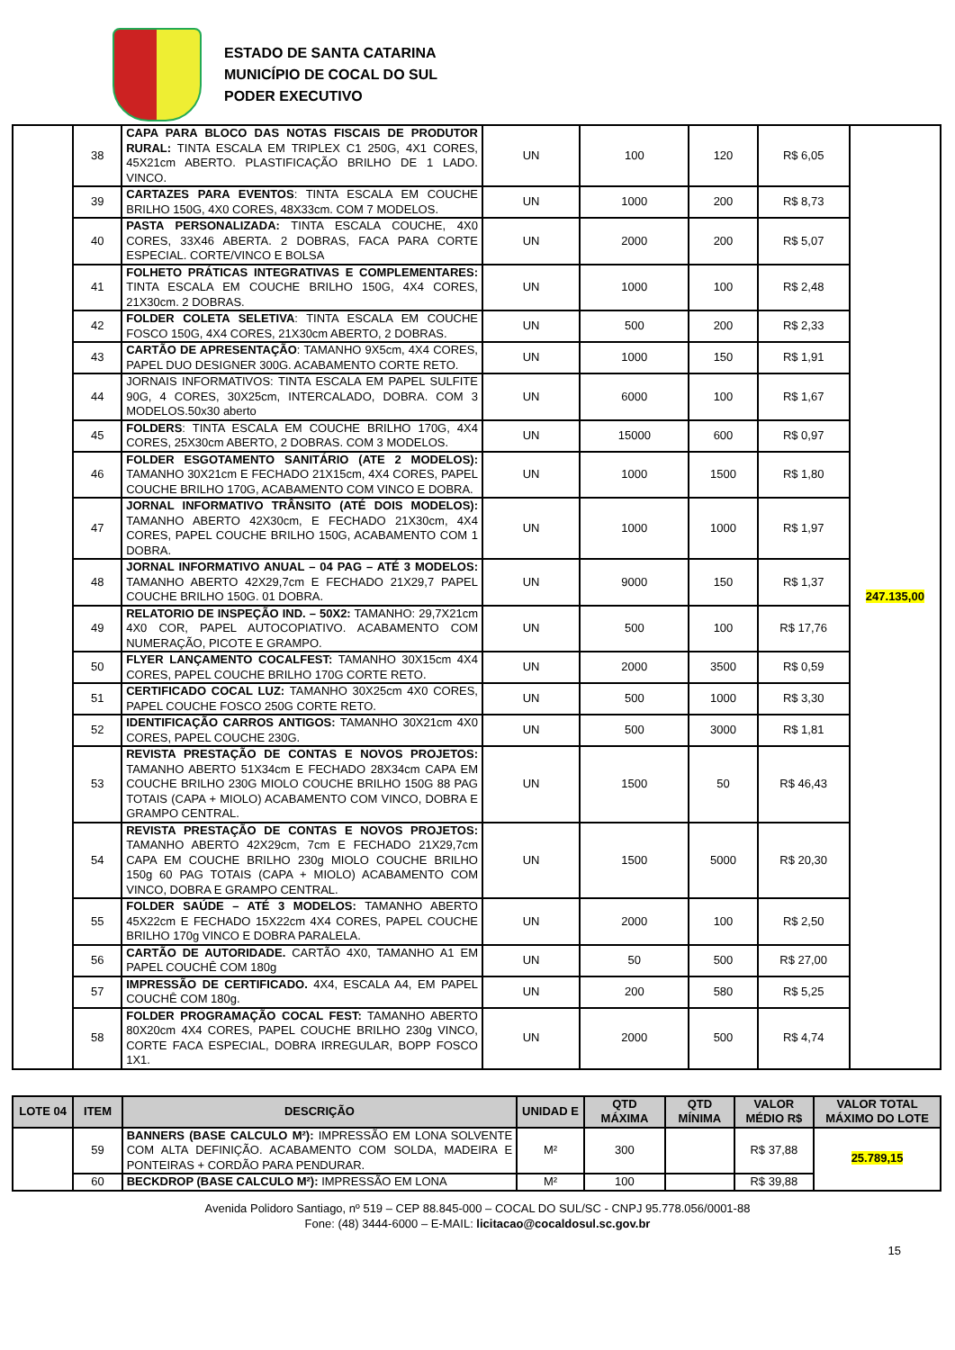ESTADO DE SANTA CATARINA
MUNICÍPIO DE COCAL DO SUL
PODER EXECUTIVO
| | 38 | CAPA PARA BLOCO DAS NOTAS FISCAIS DE PRODUTOR RURAL: TINTA ESCALA EM TRIPLEX C1 250G, 4X1 CORES, 45X21cm ABERTO. PLASTIFICAÇÃO BRILHO DE 1 LADO. VINCO. | UN | 100 | 120 | R$ 6,05 | 247.135,00 |
| | 39 | CARTAZES PARA EVENTOS : TINTA ESCALA EM COUCHE BRILHO 150G, 4X0 CORES, 48X33cm. COM 7 MODELOS. | UN | 1000 | 200 | R$ 8,73 | |
| | 40 | PASTA PERSONALIZADA: TINTA ESCALA COUCHE, 4X0 CORES, 33X46 ABERTA. 2 DOBRAS, FACA PARA CORTE ESPECIAL. CORTE/VINCO E BOLSA | UN | 2000 | 200 | R$ 5,07 | |
| | 41 | FOLHETO PRÁTICAS INTEGRATIVAS E COMPLEMENTARES: TINTA ESCALA EM COUCHE BRILHO 150G, 4X4 CORES, 21X30cm. 2 DOBRAS. | UN | 1000 | 100 | R$ 2,48 | |
| | 42 | FOLDER COLETA SELETIVA : TINTA ESCALA EM COUCHE FOSCO 150G, 4X4 CORES, 21X30cm ABERTO, 2 DOBRAS. | UN | 500 | 200 | R$ 2,33 | |
| | 43 | CARTÃO DE APRESENTAÇÃO : TAMANHO 9X5cm, 4X4 CORES, PAPEL DUO DESIGNER 300G. ACABAMENTO CORTE RETO. | UN | 1000 | 150 | R$ 1,91 | |
| | 44 | JORNAIS INFORMATIVOS: TINTA ESCALA EM PAPEL SULFITE 90G, 4 CORES, 30X25cm, INTERCALADO, DOBRA. COM 3 MODELOS.50x30 aberto | UN | 6000 | 100 | R$ 1,67 | |
| | 45 | FOLDERS : TINTA ESCALA EM COUCHE BRILHO 170G, 4X4 CORES, 25X30cm ABERTO, 2 DOBRAS. COM 3 MODELOS. | UN | 15000 | 600 | R$ 0,97 | |
| | 46 | FOLDER ESGOTAMENTO SANITÁRIO (ATE 2 MODELOS): TAMANHO 30X21cm E FECHADO 21X15cm, 4X4 CORES, PAPEL COUCHE BRILHO 170G, ACABAMENTO COM VINCO E DOBRA. | UN | 1000 | 1500 | R$ 1,80 | |
| | 47 | JORNAL INFORMATIVO TRÂNSITO (ATÉ DOIS MODELOS): TAMANHO ABERTO 42X30cm, E FECHADO 21X30cm, 4X4 CORES, PAPEL COUCHE BRILHO 150G, ACABAMENTO COM 1 DOBRA. | UN | 1000 | 1000 | R$ 1,97 | |
| | 48 | JORNAL INFORMATIVO ANUAL – 04 PAG – ATÉ 3 MODELOS: TAMANHO ABERTO 42X29,7cm E FECHADO 21X29,7 PAPEL COUCHE BRILHO 150G. 01 DOBRA. | UN | 9000 | 150 | R$ 1,37 | |
| | 49 | RELATORIO DE INSPEÇÃO IND. – 50X2: TAMANHO: 29,7X21cm 4X0 COR, PAPEL AUTOCOPIATIVO. ACABAMENTO COM NUMERAÇÃO, PICOTE E GRAMPO. | UN | 500 | 100 | R$ 17,76 | |
| | 50 | FLYER LANÇAMENTO COCALFEST: TAMANHO 30X15cm 4X4 CORES, PAPEL COUCHE BRILHO 170G CORTE RETO. | UN | 2000 | 3500 | R$ 0,59 | |
| | 51 | CERTIFICADO COCAL LUZ: TAMANHO 30X25cm 4X0 CORES, PAPEL COUCHE FOSCO 250G CORTE RETO. | UN | 500 | 1000 | R$ 3,30 | |
| | 52 | IDENTIFICAÇÃO CARROS ANTIGOS: TAMANHO 30X21cm 4X0 CORES, PAPEL COUCHE 230G. | UN | 500 | 3000 | R$ 1,81 | |
| | 53 | REVISTA PRESTAÇÃO DE CONTAS E NOVOS PROJETOS: TAMANHO ABERTO 51X34cm E FECHADO 28X34cm CAPA EM COUCHE BRILHO 230G MIOLO COUCHE BRILHO 150G 88 PAG TOTAIS (CAPA + MIOLO) ACABAMENTO COM VINCO, DOBRA E GRAMPO CENTRAL. | UN | 1500 | 50 | R$ 46,43 | |
| | 54 | REVISTA PRESTAÇÃO DE CONTAS E NOVOS PROJETOS: TAMANHO ABERTO 42X29cm, 7cm E FECHADO 21X29,7cm CAPA EM COUCHE BRILHO 230g MIOLO COUCHE BRILHO 150g 60 PAG TOTAIS (CAPA + MIOLO) ACABAMENTO COM VINCO, DOBRA E GRAMPO CENTRAL. | UN | 1500 | 5000 | R$ 20,30 | |
| | 55 | FOLDER SAÚDE – ATÉ 3 MODELOS: TAMANHO ABERTO 45X22cm E FECHADO 15X22cm 4X4 CORES, PAPEL COUCHE BRILHO 170g VINCO E DOBRA PARALELA. | UN | 2000 | 100 | R$ 2,50 | |
| | 56 | CARTÃO DE AUTORIDADE. CARTÃO 4X0, TAMANHO A1 EM PAPEL COUCHÊ COM 180g | UN | 50 | 500 | R$ 27,00 | |
| | 57 | IMPRESSÃO DE CERTIFICADO. 4X4, ESCALA A4, EM PAPEL COUCHÊ COM 180g. | UN | 200 | 580 | R$ 5,25 | |
| | 58 | FOLDER PROGRAMAÇÃO COCAL FEST: TAMANHO ABERTO 80X20cm 4X4 CORES, PAPEL COUCHE BRILHO 230g VINCO, CORTE FACA ESPECIAL, DOBRA IRREGULAR, BOPP FOSCO 1X1. | UN | 2000 | 500 | R$ 4,74 | |
| LOTE 04 | ITEM | DESCRIÇÃO | UNIDAD E | QTD MÁXIMA | QTD MÍNIMA | VALOR MÉDIO R$ | VALOR TOTAL MÁXIMO DO LOTE |
| --- | --- | --- | --- | --- | --- | --- | --- |
| | 59 | BANNERS (BASE CALCULO M²): IMPRESSÃO EM LONA SOLVENTE COM ALTA DEFINIÇÃO. ACABAMENTO COM SOLDA, MADEIRA E PONTEIRAS + CORDÃO PARA PENDURAR. | M² | 300 | | R$ 37,88 | 25.789,15 |
| | 60 | BECKDROP (BASE CALCULO M²): IMPRESSÃO EM LONA | M² | 100 | | R$ 39,88 | |
Avenida Polidoro Santiago, nº 519 – CEP 88.845-000 – COCAL DO SUL/SC - CNPJ 95.778.056/0001-88
Fone: (48) 3444-6000 – E-MAIL: licitacao@cocaldosul.sc.gov.br
15